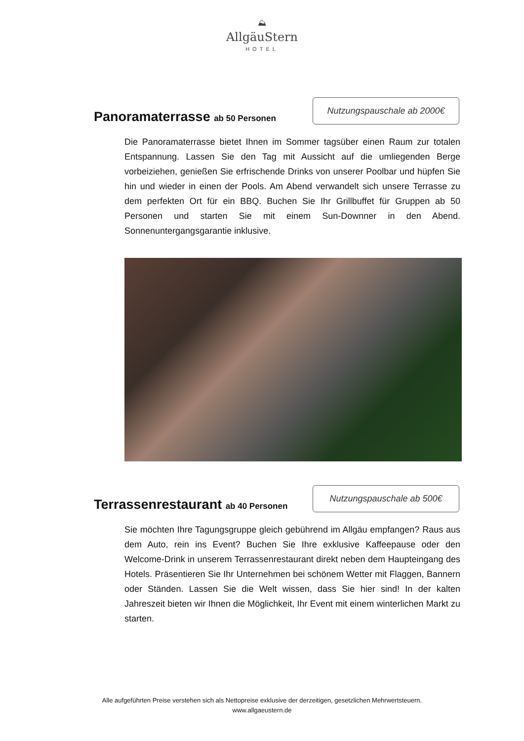⛰
AllgäuStern
HOTEL
Panoramaterrasse ab 50 Personen
Nutzungspauschale ab 2000€
Die Panoramaterrasse bietet Ihnen im Sommer tagsüber einen Raum zur totalen Entspannung. Lassen Sie den Tag mit Aussicht auf die umliegenden Berge vorbeiziehen, genießen Sie erfrischende Drinks von unserer Poolbar und hüpfen Sie hin und wieder in einen der Pools. Am Abend verwandelt sich unsere Terrasse zu dem perfekten Ort für ein BBQ. Buchen Sie Ihr Grillbuffet für Gruppen ab 50 Personen und starten Sie mit einem Sun-Downner in den Abend. Sonnenuntergangsgarantie inklusive.
Terrassenrestaurant ab 40 Personen
Nutzungspauschale ab 500€
Sie möchten Ihre Tagungsgruppe gleich gebührend im Allgäu empfangen? Raus aus dem Auto, rein ins Event? Buchen Sie Ihre exklusive Kaffeepause oder den Welcome-Drink in unserem Terrassenrestaurant direkt neben dem Haupteingang des Hotels. Präsentieren Sie Ihr Unternehmen bei schönem Wetter mit Flaggen, Bannern oder Ständen. Lassen Sie die Welt wissen, dass Sie hier sind! In der kalten Jahreszeit bieten wir Ihnen die Möglichkeit, Ihr Event mit einem winterlichen Markt zu starten.
Alle aufgeführten Preise verstehen sich als Nettopreise exklusive der derzeitigen, gesetzlichen Mehrwertsteuern.
www.allgaeustern.de